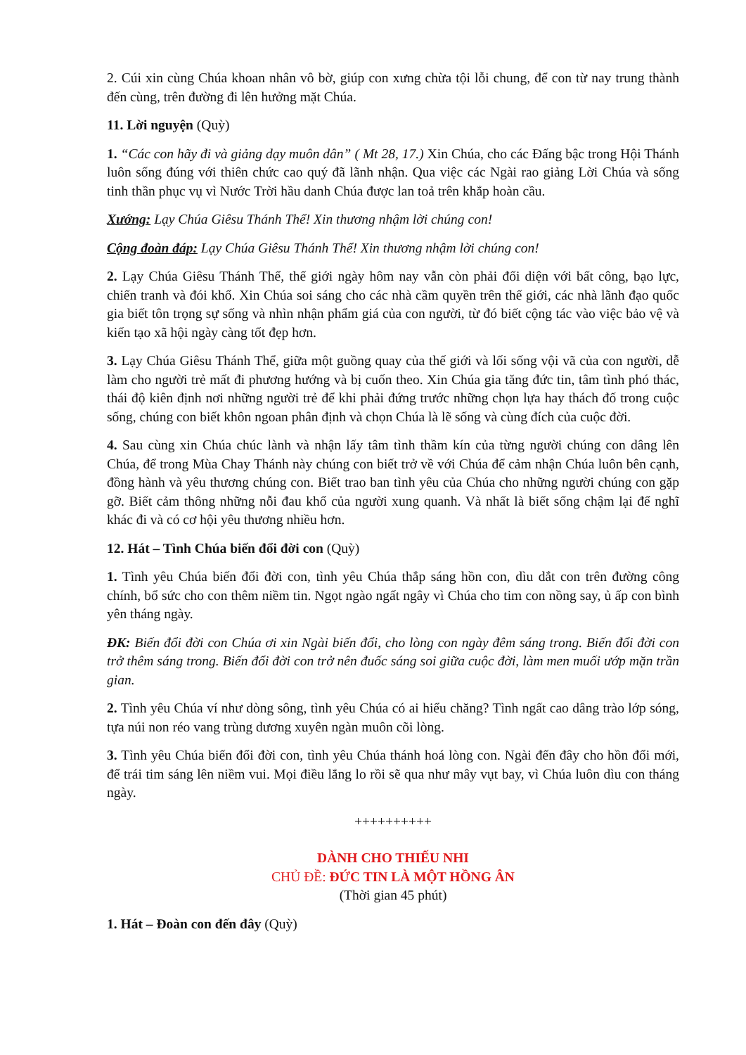2. Cúi xin cùng Chúa khoan nhân vô bờ, giúp con xưng chừa tội lỗi chung, để con từ nay trung thành đến cùng, trên đường đi lên hưởng mặt Chúa.
11. Lời nguyện (Quỳ)
1. “Các con hãy đi và giảng dạy muôn dân” ( Mt 28, 17.) Xin Chúa, cho các Đấng bậc trong Hội Thánh luôn sống đúng với thiên chức cao quý đã lãnh nhận. Qua việc các Ngài rao giảng Lời Chúa và sống tinh thần phục vụ vì Nước Trời hầu danh Chúa được lan toả trên khắp hoàn cầu.
Xướng: Lạy Chúa Giêsu Thánh Thể! Xin thương nhậm lời chúng con!
Cộng đoàn đáp: Lạy Chúa Giêsu Thánh Thể! Xin thương nhậm lời chúng con!
2. Lạy Chúa Giêsu Thánh Thể, thế giới ngày hôm nay vẫn còn phải đối diện với bất công, bạo lực, chiến tranh và đói khổ. Xin Chúa soi sáng cho các nhà cầm quyền trên thế giới, các nhà lãnh đạo quốc gia biết tôn trọng sự sống và nhìn nhận phẩm giá của con người, từ đó biết cộng tác vào việc bảo vệ và kiến tạo xã hội ngày càng tốt đẹp hơn.
3. Lạy Chúa Giêsu Thánh Thể, giữa một guồng quay của thế giới và lối sống vội vã của con người, dễ làm cho người trẻ mất đi phương hướng và bị cuốn theo. Xin Chúa gia tăng đức tin, tâm tình phó thác, thái độ kiên định nơi những người trẻ để khi phải đứng trước những chọn lựa hay thách đố trong cuộc sống, chúng con biết khôn ngoan phân định và chọn Chúa là lẽ sống và cùng đích của cuộc đời.
4. Sau cùng xin Chúa chúc lành và nhận lấy tâm tình thầm kín của từng người chúng con dâng lên Chúa, để trong Mùa Chay Thánh này chúng con biết trở về với Chúa để cảm nhận Chúa luôn bên cạnh, đồng hành và yêu thương chúng con. Biết trao ban tình yêu của Chúa cho những người chúng con gặp gỡ. Biết cảm thông những nỗi đau khổ của người xung quanh. Và nhất là biết sống chậm lại để nghĩ khác đi và có cơ hội yêu thương nhiều hơn.
12. Hát – Tình Chúa biến đổi đời con (Quỳ)
1. Tình yêu Chúa biến đổi đời con, tình yêu Chúa thắp sáng hồn con, dìu dắt con trên đường công chính, bổ sức cho con thêm niềm tin. Ngọt ngào ngất ngây vì Chúa cho tim con nồng say, ủ ấp con bình yên tháng ngày.
ĐK: Biến đổi đời con Chúa ơi xin Ngài biến đổi, cho lòng con ngày đêm sáng trong. Biến đổi đời con trở thêm sáng trong. Biến đổi đời con trở nên đuốc sáng soi giữa cuộc đời, làm men muối ướp mặn trần gian.
2. Tình yêu Chúa ví như dòng sông, tình yêu Chúa có ai hiểu chăng? Tình ngất cao dâng trào lớp sóng, tựa núi non réo vang trùng dương xuyên ngàn muôn cõi lòng.
3. Tình yêu Chúa biến đổi đời con, tình yêu Chúa thánh hoá lòng con. Ngài đến đây cho hồn đổi mới, để trái tim sáng lên niềm vui. Mọi điều lắng lo rồi sẽ qua như mây vụt bay, vì Chúa luôn dìu con tháng ngày.
++++++++++
DÀNH CHO THIẾU NHI
CHỦ ĐỀ: ĐỨC TIN LÀ MỘT HỒNG ÂN
(Thời gian 45 phút)
1. Hát – Đoàn con đến đây (Quỳ)